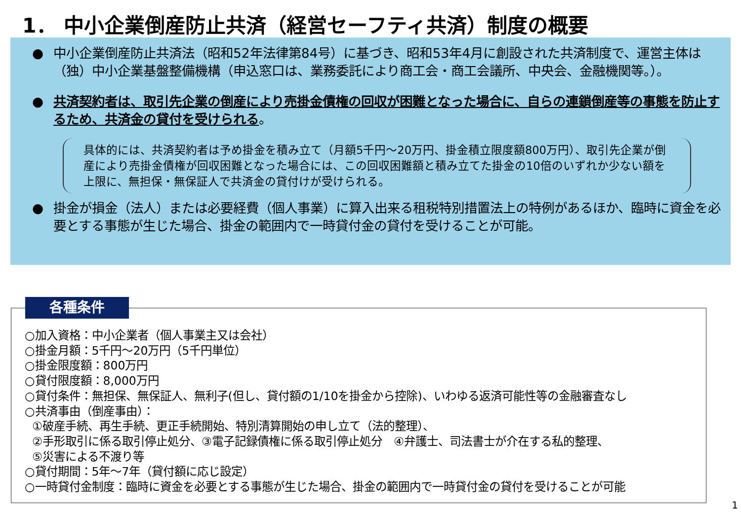1． 中小企業倒産防止共済（経営セーフティ共済）制度の概要
● 中小企業倒産防止共済法（昭和52年法律第84号）に基づき、昭和53年4月に創設された共済制度で、運営主体は（独）中小企業基盤整備機構（申込窓口は、業務委託により商工会・商工会議所、中央会、金融機関等。）。
● 共済契約者は、取引先企業の倒産により売掛金債権の回収が困難となった場合に、自らの連鎖倒産等の事態を防止するため、共済金の貸付を受けられる。
具体的には、共済契約者は予め掛金を積み立て（月額5千円～20万円、掛金積立限度額800万円）、取引先企業が倒産により売掛金債権が回収困難となった場合には、この回収困難額と積み立てた掛金の10倍のいずれか少ない額を上限に、無担保・無保証人で共済金の貸付けが受けられる。
● 掛金が損金（法人）または必要経費（個人事業）に算入出来る租税特別措置法上の特例があるほか、臨時に資金を必要とする事態が生じた場合、掛金の範囲内で一時貸付金の貸付を受けることが可能。
○加入資格：中小企業者（個人事業主又は会社）
○掛金月額：5千円～20万円（5千円単位）
○掛金限度額：800万円
○貸付限度額：8,000万円
○貸付条件：無担保、無保証人、無利子(但し、貸付額の1/10を掛金から控除)、いわゆる返済可能性等の金融審査なし
○共済事由（倒産事由）：
①破産手続、再生手続、更正手続開始、特別清算開始の申し立て（法的整理）、
②手形取引に係る取引停止処分、③電子記録債権に係る取引停止処分　④弁護士、司法書士が介在する私的整理、
⑤災害による不渡り等
○貸付期間：5年～7年（貸付額に応じ設定）
○一時貸付金制度：臨時に資金を必要とする事態が生じた場合、掛金の範囲内で一時貸付金の貸付を受けることが可能
各種条件
1